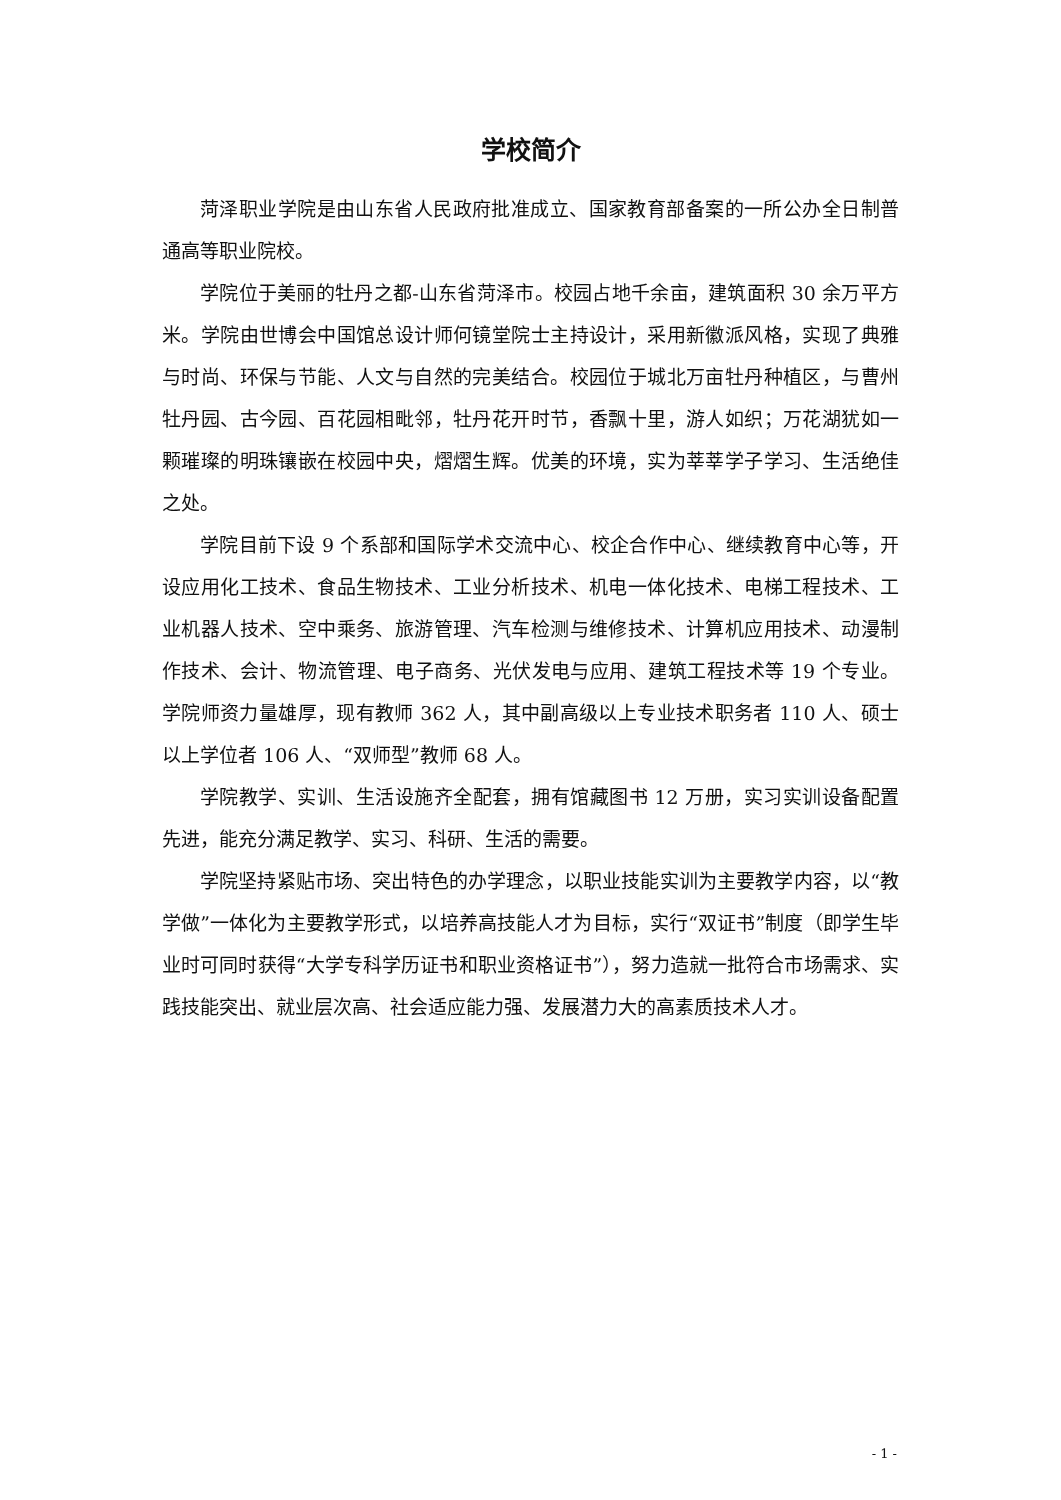学校简介
菏泽职业学院是由山东省人民政府批准成立、国家教育部备案的一所公办全日制普通高等职业院校。
学院位于美丽的牡丹之都-山东省菏泽市。校园占地千余亩，建筑面积 30 余万平方米。学院由世博会中国馆总设计师何镜堂院士主持设计，采用新徽派风格，实现了典雅与时尚、环保与节能、人文与自然的完美结合。校园位于城北万亩牡丹种植区，与曹州牡丹园、古今园、百花园相毗邻，牡丹花开时节，香飘十里，游人如织；万花湖犹如一颗璀璨的明珠镶嵌在校园中央，熠熠生辉。优美的环境，实为莘莘学子学习、生活绝佳之处。
学院目前下设 9 个系部和国际学术交流中心、校企合作中心、继续教育中心等，开设应用化工技术、食品生物技术、工业分析技术、机电一体化技术、电梯工程技术、工业机器人技术、空中乘务、旅游管理、汽车检测与维修技术、计算机应用技术、动漫制作技术、会计、物流管理、电子商务、光伏发电与应用、建筑工程技术等 19 个专业。学院师资力量雄厚，现有教师 362 人，其中副高级以上专业技术职务者 110 人、硕士以上学位者 106 人、“双师型”教师 68 人。
学院教学、实训、生活设施齐全配套，拥有馆藏图书 12 万册，实习实训设备配置先进，能充分满足教学、实习、科研、生活的需要。
学院坚持紧贴市场、突出特色的办学理念，以职业技能实训为主要教学内容，以“教学做”一体化为主要教学形式，以培养高技能人才为目标，实行“双证书”制度（即学生毕业时可同时获得“大学专科学历证书和职业资格证书”），努力造就一批符合市场需求、实践技能突出、就业层次高、社会适应能力强、发展潜力大的高素质技术人才。
- 1 -